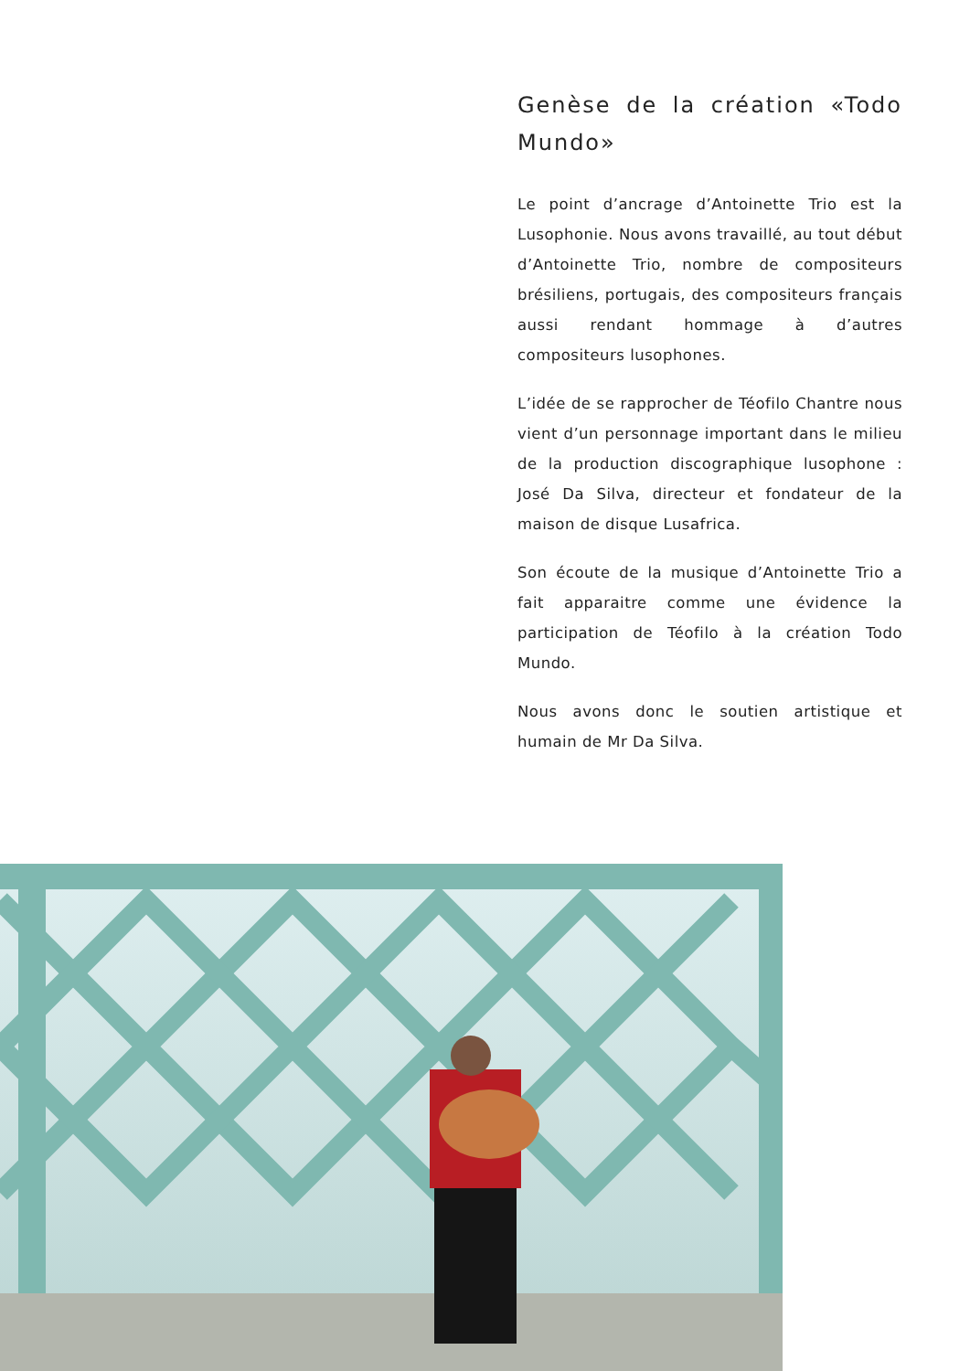Genèse de la création «Todo Mundo»
Le point d’ancrage d’Antoinette Trio est la Lusophonie. Nous avons travaillé, au tout début d’Antoinette Trio, nombre de compositeurs brésiliens, portugais, des compositeurs français aussi rendant hommage à d’autres compositeurs lusophones.
L’idée de se rapprocher de Téofilo Chantre nous vient d’un personnage important dans le milieu de la production discographique lusophone : José Da Silva, directeur et fondateur de la maison de disque Lusafrica.
Son écoute de la musique d’Antoinette Trio a fait apparaitre comme une évidence la participation de Téofilo à la création Todo Mundo.
Nous avons donc le soutien artistique et humain de Mr Da Silva.